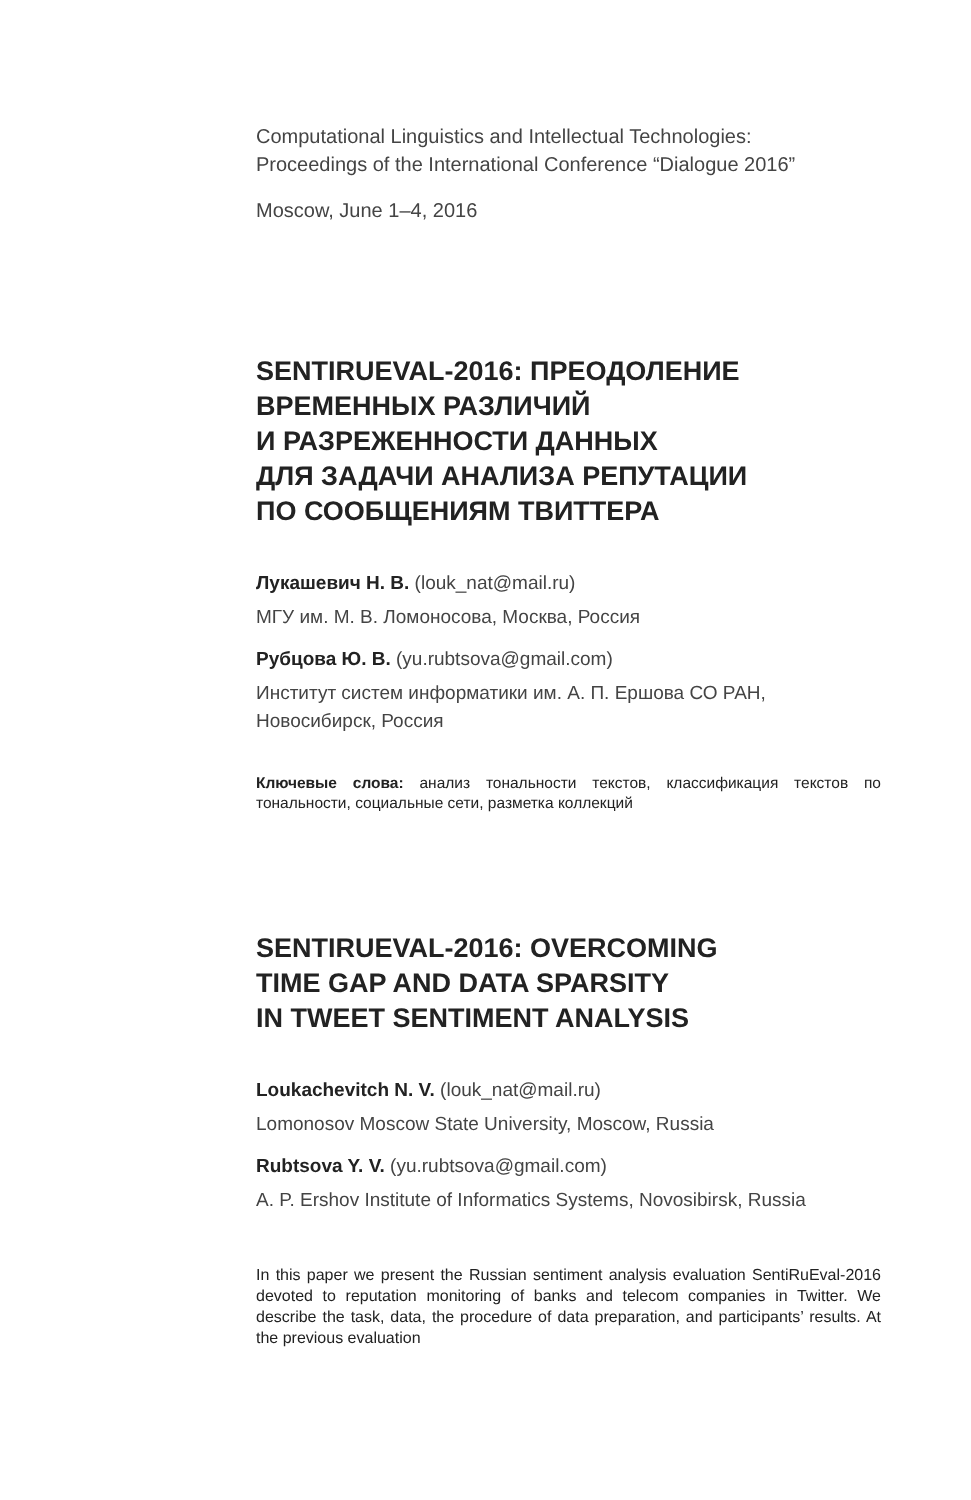Computational Linguistics and Intellectual Technologies:
Proceedings of the International Conference “Dialogue 2016”
Moscow, June 1–4, 2016
SENTIRUEVAL-2016: ПРЕОДОЛЕНИЕ ВРЕМЕННЫХ РАЗЛИЧИЙ
И РАЗРЕЖЕННОСТИ ДАННЫХ
ДЛЯ ЗАДАЧИ АНАЛИЗА РЕПУТАЦИИ
ПО СООБЩЕНИЯМ ТВИТТЕРА
Лукашевич Н. В. (louk_nat@mail.ru)
МГУ им. М. В. Ломоносова, Москва, Россия
Рубцова Ю. В. (yu.rubtsova@gmail.com)
Институт систем информатики им. А. П. Ершова СО РАН,
Новосибирск, Россия
Ключевые слова: анализ тональности текстов, классификация текстов по тональности, социальные сети, разметка коллекций
SENTIRUEVAL-2016: OVERCOMING
TIME GAP AND DATA SPARSITY
IN TWEET SENTIMENT ANALYSIS
Loukachevitch N. V. (louk_nat@mail.ru)
Lomonosov Moscow State University, Moscow, Russia
Rubtsova Y. V. (yu.rubtsova@gmail.com)
A. P. Ershov Institute of Informatics Systems, Novosibirsk, Russia
In this paper we present the Russian sentiment analysis evaluation SentiRuEval-2016 devoted to reputation monitoring of banks and telecom companies in Twitter. We describe the task, data, the procedure of data preparation, and participants’ results. At the previous evaluation